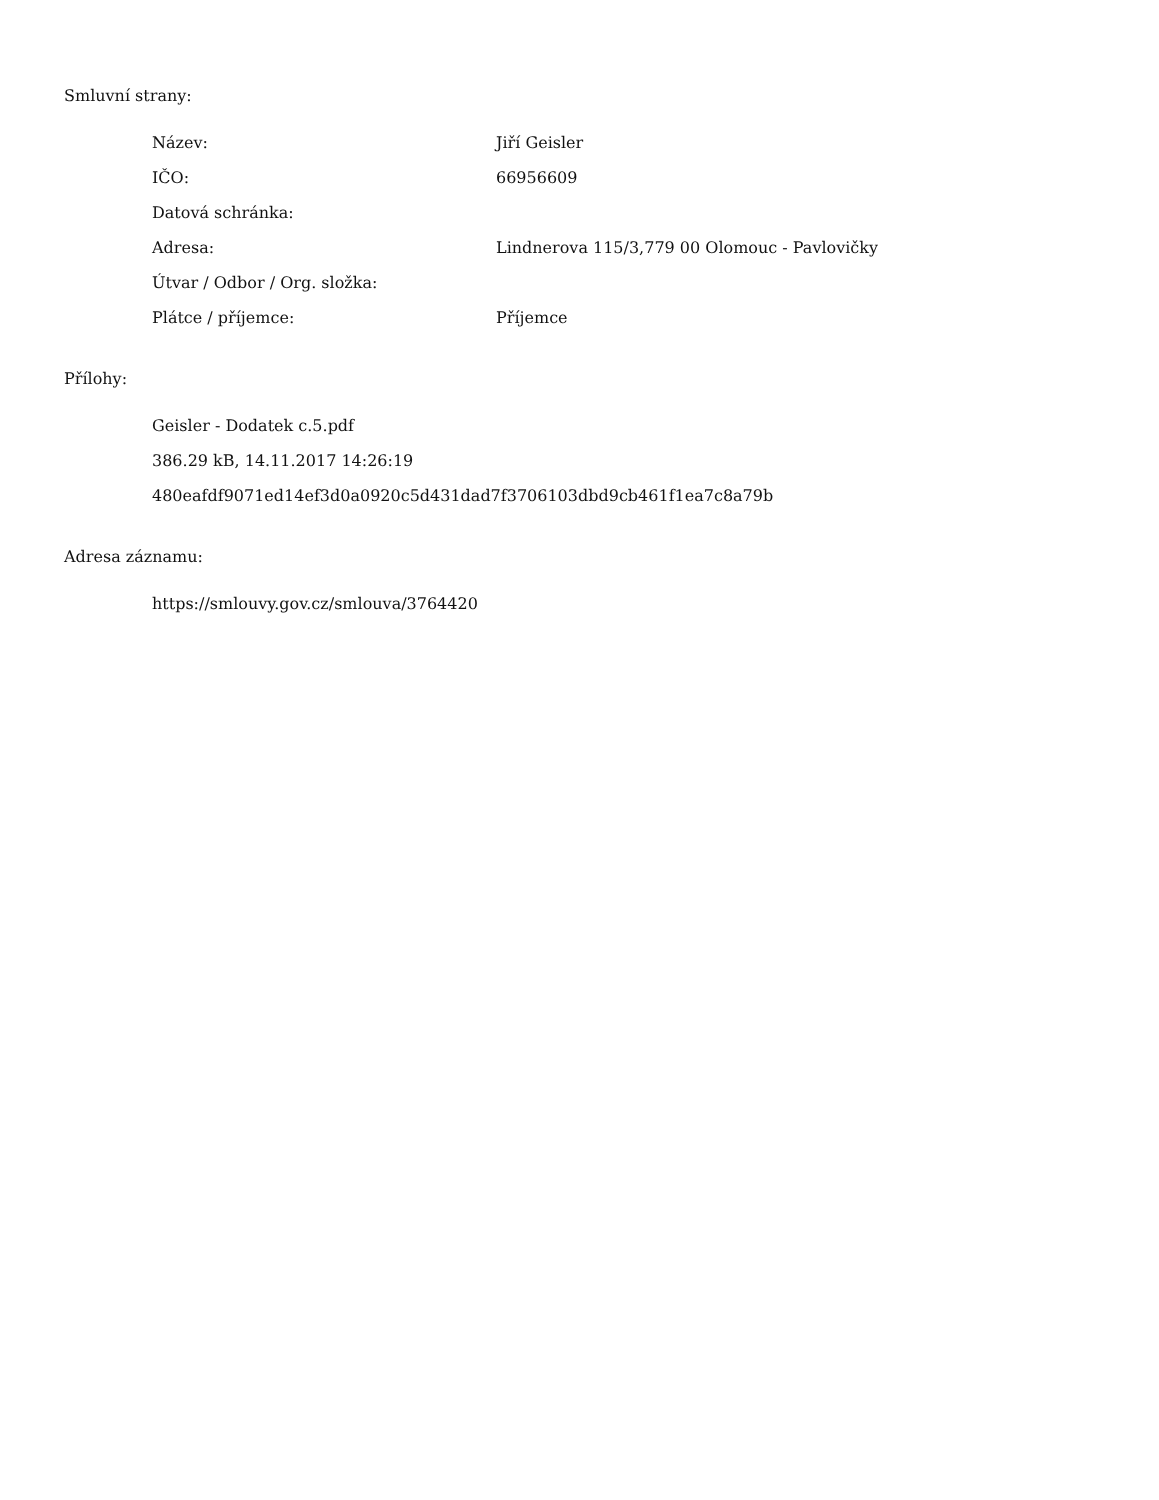Smluvní strany:
| Název: | Jiří Geisler |
| IČO: | 66956609 |
| Datová schránka: | |
| Adresa: | Lindnerova 115/3,779 00 Olomouc - Pavlovičky |
| Útvar / Odbor / Org. složka: | |
| Plátce / příjemce: | Příjemce |
Přílohy:
Geisler - Dodatek c.5.pdf
386.29 kB, 14.11.2017 14:26:19
480eafdf9071ed14ef3d0a0920c5d431dad7f3706103dbd9cb461f1ea7c8a79b
Adresa záznamu:
https://smlouvy.gov.cz/smlouva/3764420